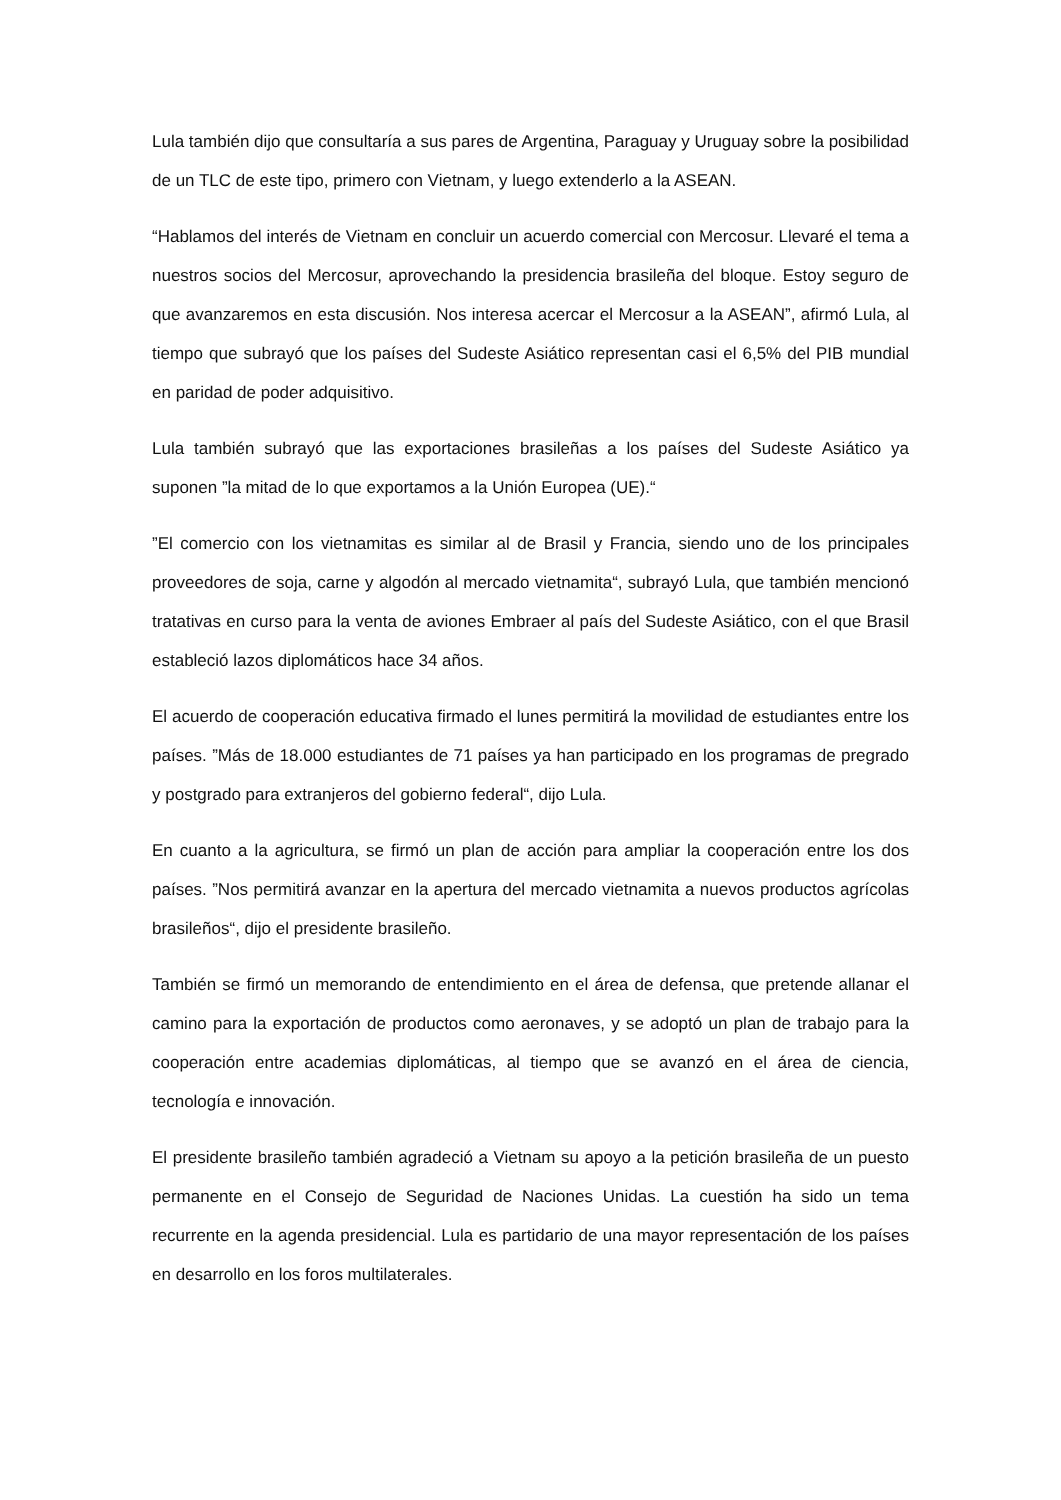Lula también dijo que consultaría a sus pares de Argentina, Paraguay y Uruguay sobre la posibilidad de un TLC de este tipo, primero con Vietnam, y luego extenderlo a la ASEAN.
“Hablamos del interés de Vietnam en concluir un acuerdo comercial con Mercosur. Llevaré el tema a nuestros socios del Mercosur, aprovechando la presidencia brasileña del bloque. Estoy seguro de que avanzaremos en esta discusión. Nos interesa acercar el Mercosur a la ASEAN”, afirmó Lula, al tiempo que subrayó que los países del Sudeste Asiático representan casi el 6,5% del PIB mundial en paridad de poder adquisitivo.
Lula también subrayó que las exportaciones brasileñas a los países del Sudeste Asiático ya suponen ”la mitad de lo que exportamos a la Unión Europea (UE).“
”El comercio con los vietnamitas es similar al de Brasil y Francia, siendo uno de los principales proveedores de soja, carne y algodón al mercado vietnamita“, subrayó Lula, que también mencionó tratativas en curso para la venta de aviones Embraer al país del Sudeste Asiático, con el que Brasil estableció lazos diplomáticos hace 34 años.
El acuerdo de cooperación educativa firmado el lunes permitirá la movilidad de estudiantes entre los países. ”Más de 18.000 estudiantes de 71 países ya han participado en los programas de pregrado y postgrado para extranjeros del gobierno federal“, dijo Lula.
En cuanto a la agricultura, se firmó un plan de acción para ampliar la cooperación entre los dos países. ”Nos permitirá avanzar en la apertura del mercado vietnamita a nuevos productos agrícolas brasileños“, dijo el presidente brasileño.
También se firmó un memorando de entendimiento en el área de defensa, que pretende allanar el camino para la exportación de productos como aeronaves, y se adoptó un plan de trabajo para la cooperación entre academias diplomáticas, al tiempo que se avanzó en el área de ciencia, tecnología e innovación.
El presidente brasileño también agradeció a Vietnam su apoyo a la petición brasileña de un puesto permanente en el Consejo de Seguridad de Naciones Unidas. La cuestión ha sido un tema recurrente en la agenda presidencial. Lula es partidario de una mayor representación de los países en desarrollo en los foros multilaterales.